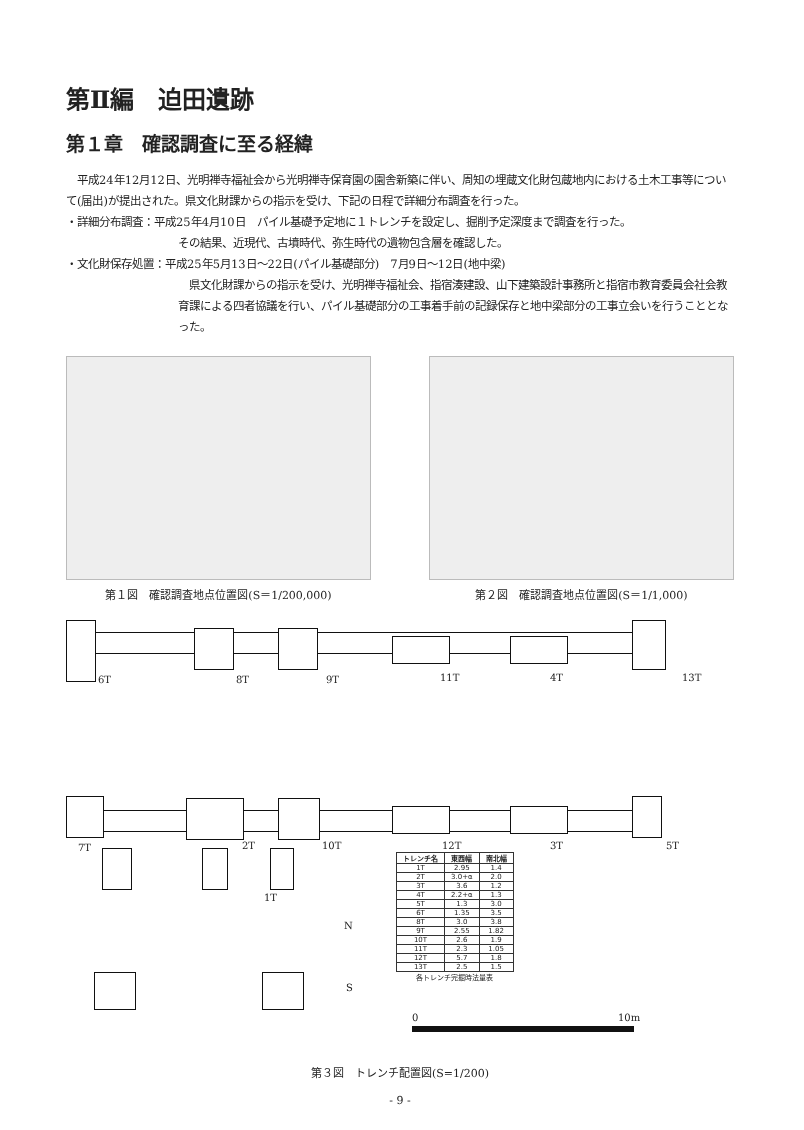第Ⅱ編　迫田遺跡
第１章　確認調査に至る経緯
　平成24年12月12日、光明禅寺福祉会から光明禅寺保育園の園舎新築に伴い、周知の埋蔵文化財包蔵地内における土木工事等について(届出)が提出された。県文化財課からの指示を受け、下記の日程で詳細分布調査を行った。
・詳細分布調査：平成25年4月10日　パイル基礎予定地に１トレンチを設定し、掘削予定深度まで調査を行った。
その結果、近現代、古墳時代、弥生時代の遺物包含層を確認した。
・文化財保存処置：平成25年5月13日～22日(パイル基礎部分)　7月9日～12日(地中梁)
　県文化財課からの指示を受け、光明禅寺福祉会、指宿湊建設、山下建築設計事務所と指宿市教育委員会社会教育課による四者協議を行い、パイル基礎部分の工事着手前の記録保存と地中梁部分の工事立会いを行うこととなった。
第１図　確認調査地点位置図(S＝1/200,000) 第２図　確認調査地点位置図(S＝1/1,000)
6T 8T 9T 11T 4T 13T
7T 2T 10T 12T 3T 5T
1T
N
S
各トレンチ完掘時法量表
| トレンチ名 | 東西幅 | 南北幅 |
| --- | --- | --- |
| 1T | 2.95 | 1.4 |
| 2T | 3.0+α | 2.0 |
| 3T | 3.6 | 1.2 |
| 4T | 2.2+α | 1.3 |
| 5T | 1.3 | 3.0 |
| 6T | 1.35 | 3.5 |
| 8T | 3.0 | 3.8 |
| 9T | 2.55 | 1.82 |
| 10T | 2.6 | 1.9 |
| 11T | 2.3 | 1.05 |
| 12T | 5.7 | 1.8 |
| 13T | 2.5 | 1.5 |
0 10m
第３図　トレンチ配置図(S=1/200)
- 9 -